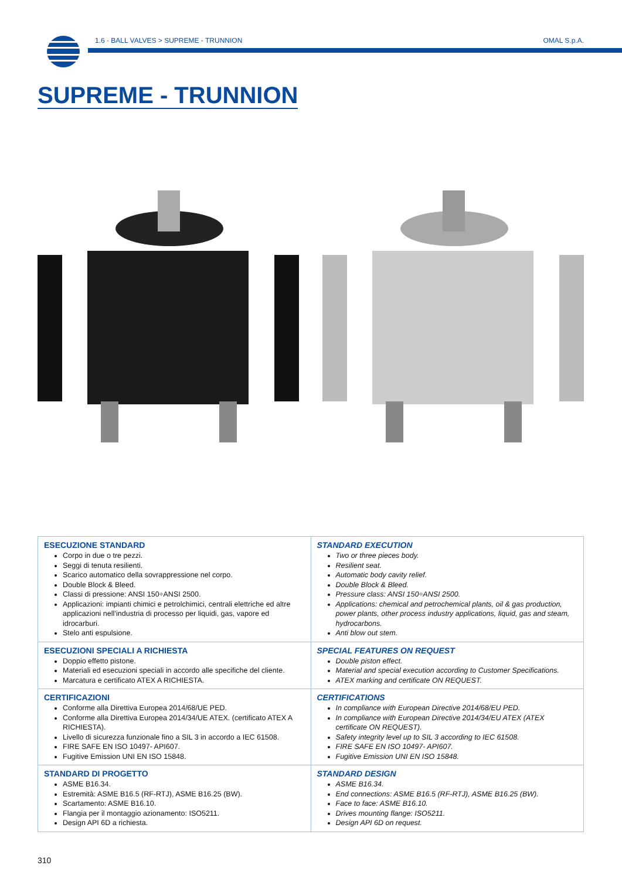1.6 · BALL VALVES > SUPREME - TRUNNION
OMAL S.p.A.
SUPREME - TRUNNION
| ESECUZIONE STANDARD Corpo in due o tre pezzi. Seggi di tenuta resilienti. Scarico automatico della sovrappressione nel corpo. Double Block & Bleed. Classi di pressione: ANSI 150÷ANSI 2500. Applicazioni: impianti chimici e petrolchimici, centrali elettriche ed altre applicazioni nell’industria di processo per liquidi, gas, vapore ed idrocarburi. Stelo anti espulsione. | STANDARD EXECUTION Two or three pieces body. Resilient seat. Automatic body cavity relief. Double Block & Bleed. Pressure class: ANSI 150÷ANSI 2500. Applications: chemical and petrochemical plants, oil & gas production, power plants, other process industry applications, liquid, gas and steam, hydrocarbons. Anti blow out stem. |
| ESECUZIONI SPECIALI A RICHIESTA Doppio effetto pistone. Materiali ed esecuzioni speciali in accordo alle specifiche del cliente. Marcatura e certificato ATEX A RICHIESTA. | SPECIAL FEATURES ON REQUEST Double piston effect. Material and special execution according to Customer Specifications. ATEX marking and certificate ON REQUEST. |
| CERTIFICAZIONI Conforme alla Direttiva Europea 2014/68/UE PED. Conforme alla Direttiva Europea 2014/34/UE ATEX. (certificato ATEX A RICHIESTA). Livello di sicurezza funzionale fino a SIL 3 in accordo a IEC 61508. FIRE SAFE EN ISO 10497- API607. Fugitive Emission UNI EN ISO 15848. | CERTIFICATIONS In compliance with European Directive 2014/68/EU PED. In compliance with European Directive 2014/34/EU ATEX (ATEX certificate ON REQUEST). Safety integrity level up to SIL 3 according to IEC 61508. FIRE SAFE EN ISO 10497- API607. Fugitive Emission UNI EN ISO 15848. |
| STANDARD DI PROGETTO ASME B16.34. Estremità: ASME B16.5 (RF-RTJ), ASME B16.25 (BW). Scartamento: ASME B16.10. Flangia per il montaggio azionamento: ISO5211. Design API 6D a richiesta. | STANDARD DESIGN ASME B16.34. End connections: ASME B16.5 (RF-RTJ), ASME B16.25 (BW). Face to face: ASME B16.10. Drives mounting flange: ISO5211. Design API 6D on request. |
310